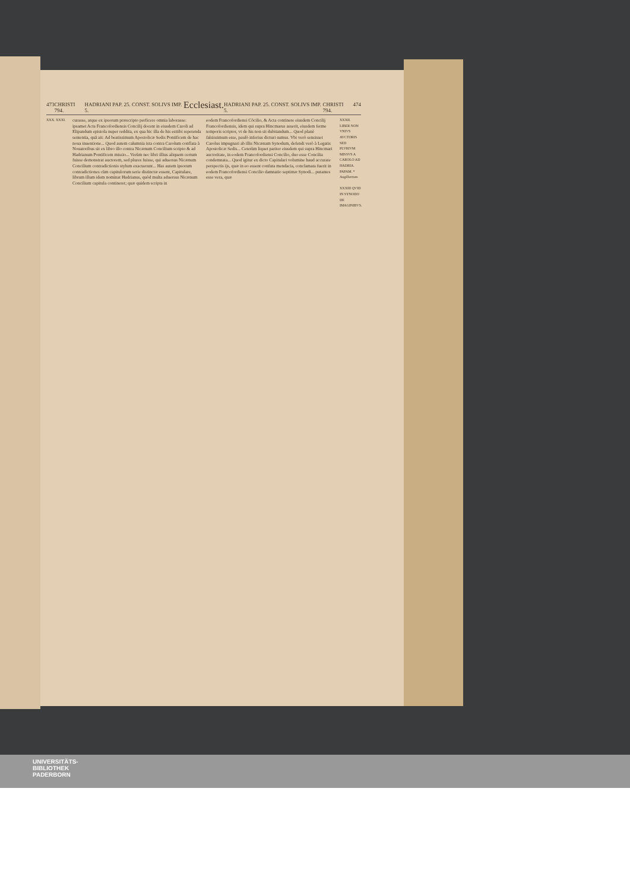473 CHRISTI 794. HADRIANI PAP. 25. CONST. SOLIVS IMP. 5. Ecclesiast. HADRIANI PAP. 25. CONST. SOLIVS IMP. 5. CHRISTI 794. 474
XXX. XXXI.
curasse, atque ex ipsorum præscripto perficere omnia laborasse: ipsamet Acta Francofordiensis Concilij docent in eiusdem Caroli ad Elipandum epistola nuper reddita, ex qua hic illa de his esttibi repetenda sententia, quã ait: Ad beatissimum Apostolicæ Sedis Pontificem de hac noua inuentione... Quod autem calumnia ista contra Carolum conflata à Nouatoribus sit ex libro illo contra Nicænum Concilium scripto & ad Hadrianum Pontificem missio... Verùm nec libri illius aliquem certum fuisse demonstrat auctorem, sed plures fuisse, qui aduersus Nicænum Concilium contradictionis stylum exacuerunt... Has autem ipsorum contradictiones cùm capitulorum serie distinctæ essent, Capitulare, librum illum idem nominat Hadrianus, quòd multa aduersus Nicænum Concilium capitula contineret; quæ quidem scripta in
eodem Francofordiensi Cõcilio, & Acta continere eiusdem Concilij Francofordiensis, idem qui supra Hincmarus asserit, eiusdem ferme temporis scriptor, vt de his non sit dubitandum... Quod planè falsissimum esse, paulò inferius dicturi sumus. Vbi verò sensisset Carolus impugnari ab illis Nicænam Synodum, defendi verò à Legatis Apostolicæ Sedis... Ceterùm liquet pariter eiusdem qui supra Hincmari auctoritate, in eodem Francofordiensi Concilio, duo esse Concilia condemnata... Quod igitur ex dicto Capitulari volumine haud accurate perspectis ijs, quæ in eo essent confuta mendacia, conclamata fuerit in eodem Francofordiensi Concilio damnatio septimæ Synodi... putantes esse vera, quæ
XXXII. LIBER NON VNIVS AVCTORIS SED PLVRIVM MISSVS A CAROLO AD HADRIA. PAPAM. * Angilbertum
XXXIII QVID IN SYNODO DE IMAGINIBVS.
UNIVERSITÄTS-
BIBLIOTHEK
PADERBORN